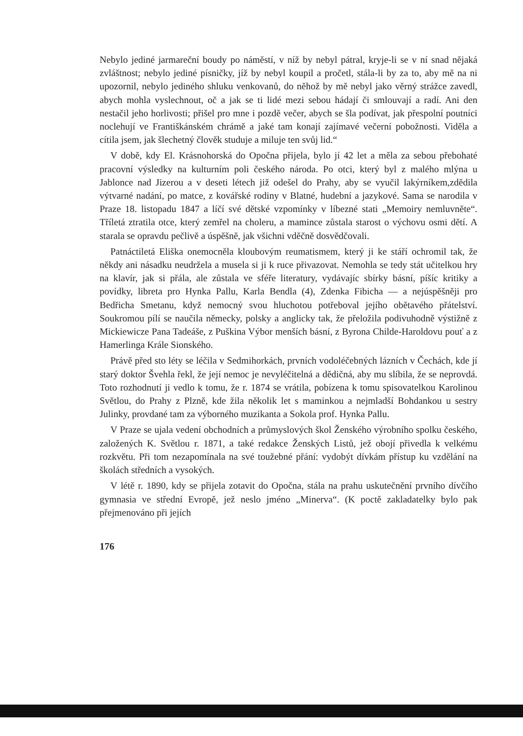Nebylo jediné jarmareční boudy po náměstí, v níž by nebyl pátral, kryje-li se v ní snad nějaká zvláštnost; nebylo jediné písničky, jíž by nebyl koupil a pročetl, stála-li by za to, aby mě na ni upozornil, nebylo jediného shluku venkovanů, do něhož by mě nebyl jako věrný strážce zavedl, abych mohla vyslechnout, oč a jak se ti lidé mezi sebou hádají či smlouvají a radí. Ani den nestačil jeho horlivosti; přišel pro mne i pozdě večer, abych se šla podívat, jak přespolní poutníci noclehují ve Františkánském chrámě a jaké tam konají zajímavé večerní pobožnosti. Viděla a cítila jsem, jak šlechetný člověk studuje a miluje ten svůj lid.“
V době, kdy El. Krásnohorská do Opočna přijela, bylo jí 42 let a měla za sebou přebohaté pracovní výsledky na kulturním poli českého národa. Po otci, který byl z malého mlýna u Jablonce nad Jizerou a v deseti létech již odešel do Prahy, aby se vyučil lakýrníkem,zdědila výtvarné nadání, po matce, z kovářské rodiny v Blatné, hudební a jazykové. Sama se narodila v Praze 18. listopadu 1847 a líčí své dětské vzpomínky v líbezné stati „Memoiry nemluvněte“. Tříletá ztratila otce, který zemřel na choleru, a mamince zůstala starost o výchovu osmi dětí. A starala se opravdu pečlivě a úspěšně, jak všichni vděčně dosvědčovali.
Patnáctiletá Eliška onemocněla kloubovým reumatismem, který ji ke stáří ochromil tak, že někdy ani násadku neudržela a musela si ji k ruce přivazovat. Nemohla se tedy stát učitelkou hry na klavír, jak si přála, ale zůstala ve sféře literatury, vydávajíc sbírky básní, píšíc kritiky a povídky, libreta pro Hynka Pallu, Karla Bendla (4), Zdenka Fibicha — a nejúspěšněji pro Bedřicha Smetanu, když nemocný svou hluchotou potřeboval jejího obětavého přátelství. Soukromou pílí se naučila německy, polsky a anglicky tak, že přeložila podivuhodně výstižně z Mickiewicze Pana Tadeáše, z Puškina Výbor menších básní, z Byrona Childe-Haroldovu pouť a z Hamerlinga Krále Sionského.
Právě před sto léty se léčila v Sedmihorkách, prvních vodoléčebných lázních v Čechách, kde jí starý doktor Švehla řekl, že její nemoc je nevyléčitelná a dědičná, aby mu slíbila, že se neprovdá. Toto rozhodnutí ji vedlo k tomu, že r. 1874 se vrátila, pobízena k tomu spisovatelkou Karolinou Světlou, do Prahy z Plzně, kde žila několik let s maminkou a nejmladší Bohdankou u sestry Julinky, provdané tam za výborného muzikanta a Sokola prof. Hynka Pallu.
V Praze se ujala vedení obchodních a průmyslových škol Ženského výrobního spolku českého, založených K. Světlou r. 1871, a také redakce Ženských Listů, jež obojí přivedla k velkému rozkvětu. Při tom nezapomínala na své toužebné přání: vydobýt dívkám přístup ku vzdělání na školách středních a vysokých.
V létě r. 1890, kdy se přijela zotavit do Opočna, stála na prahu uskutečnění prvního dívčího gymnasia ve střední Evropě, jež neslo jméno „Minerva“. (K poctě zakladatelky bylo pak přejmenováno při jejích
176